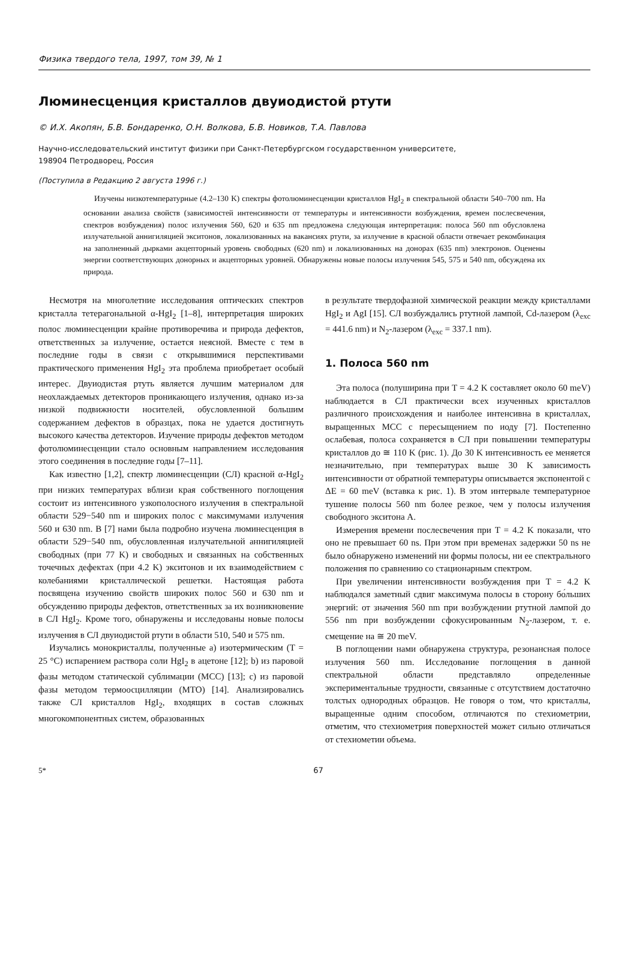Физика твердого тела, 1997, том 39, № 1
Люминесценция кристаллов двуиодистой ртути
© И.Х. Акопян, Б.В. Бондаренко, О.Н. Волкова, Б.В. Новиков, Т.А. Павлова
Научно-исследовательский институт физики при Санкт-Петербургском государственном университете,
198904 Петродворец, Россия
(Поступила в Редакцию 2 августа 1996 г.)
Изучены низкотемпературные (4.2–130 K) спектры фотолюминесценции кристаллов HgI<sub>2</sub> в спектральной области 540–700 nm. На основании анализа свойств (зависимостей интенсивности от температуры и интенсивности возбуждения, времен послесвечения, спектров возбуждения) полос излучения 560, 620 и 635 nm предложена следующая интерпретация: полоса 560 nm обусловлена излучательной аннигиляцией экситонов, локализованных на вакансиях ртути, за излучение в красной области отвечает рекомбинация на заполненный дырками акцепторный уровень свободных (620 nm) и локализованных на донорах (635 nm) электронов. Оценены энергии соответствующих донорных и акцепторных уровней. Обнаружены новые полосы излучения 545, 575 и 540 nm, обсуждена их природа.
Несмотря на многолетние исследования оптических спектров кристалла тетерагональной α-HgI<sub>2</sub> [1–8], интерпретация широких полос люминесценции крайне противоречива и природа дефектов, ответственных за излучение, остается неясной. Вместе с тем в последние годы в связи с открывшимися перспективами практического применения HgI<sub>2</sub> эта проблема приобретает особый интерес. Двуиодистая ртуть является лучшим материалом для неохлаждаемых детекторов проникающего излучения, однако из-за низкой подвижности носителей, обусловленной большим содержанием дефектов в образцах, пока не удается достигнуть высокого качества детекторов. Изучение природы дефектов методом фотолюминесценции стало основным направлением исследования этого соединения в последние годы [7–11].
Как известно [1,2], спектр люминесценции (СЛ) красной α-HgI<sub>2</sub> при низких температурах вблизи края собственного поглощения состоит из интенсивного узкополосного излучения в спектральной области 529−540 nm и широких полос с максимумами излучения 560 и 630 nm. В [7] нами была подробно изучена люминесценция в области 529−540 nm, обусловленная излучательной аннигиляцией свободных (при 77 K) и свободных и связанных на собственных точечных дефектах (при 4.2 K) экситонов и их взаимодействием с колебаниями кристаллической решетки. Настоящая работа посвящена изучению свойств широких полос 560 и 630 nm и обсуждению природы дефектов, ответственных за их возникновение в СЛ HgI<sub>2</sub>. Кроме того, обнаружены и исследованы новые полосы излучения в СЛ двуиодистой ртути в области 510, 540 и 575 nm.
Изучались монокристаллы, полученные a) изотермическим (T = 25 °C) испарением раствора соли HgI<sub>2</sub> в ацетоне [12]; b) из паровой фазы методом статической сублимации (МСС) [13]; c) из паровой фазы методом термоосцилляции (МТО) [14]. Анализировались также СЛ кристаллов HgI<sub>2</sub>, входящих в состав сложных многокомпонентных систем, образованных
в результате твердофазной химической реакции между кристаллами HgI<sub>2</sub> и AgI [15]. СЛ возбуждались ртутной лампой, Cd-лазером (λ<sub>exc</sub> = 441.6 nm) и N<sub>2</sub>-лазером (λ<sub>exc</sub> = 337.1 nm).
1. Полоса 560 nm
Эта полоса (полуширина при T = 4.2 K составляет около 60 meV) наблюдается в СЛ практически всех изученных кристаллов различного происхождения и наиболее интенсивна в кристаллах, выращенных МСС с пересыщением по иоду [7]. Постепенно ослабевая, полоса сохраняется в СЛ при повышении температуры кристаллов до ≅ 110 K (рис. 1). До 30 K интенсивность ее меняется незначительно, при температурах выше 30 K зависимость интенсивности от обратной температуры описывается экспонентой с ΔE = 60 meV (вставка к рис. 1). В этом интервале температурное тушение полосы 560 nm более резкое, чем у полосы излучения свободного экситона A.
Измерения времени послесвечения при T = 4.2 K показали, что оно не превышает 60 ns. При этом при временах задержки 50 ns не было обнаружено изменений ни формы полосы, ни ее спектрального положения по сравнению со стационарным спектром.
При увеличении интенсивности возбуждения при T = 4.2 K наблюдался заметный сдвиг максимума полосы в сторону бо́льших энергий: от значения 560 nm при возбуждении ртутной лампой до 556 nm при возбуждении сфокусированным N<sub>2</sub>-лазером, т. е. смещение на ≅ 20 meV.
В поглощении нами обнаружена структура, резонансная полосе излучения 560 nm. Исследование поглощения в данной спектральной области представляло определенные экспериментальные трудности, связанные с отсутствием достаточно толстых однородных образцов. Не говоря о том, что кристаллы, выращенные одним способом, отличаются по стехиометрии, отметим, что стехиометрия поверхностей может сильно отличаться от стехиометии объема.
5* 67